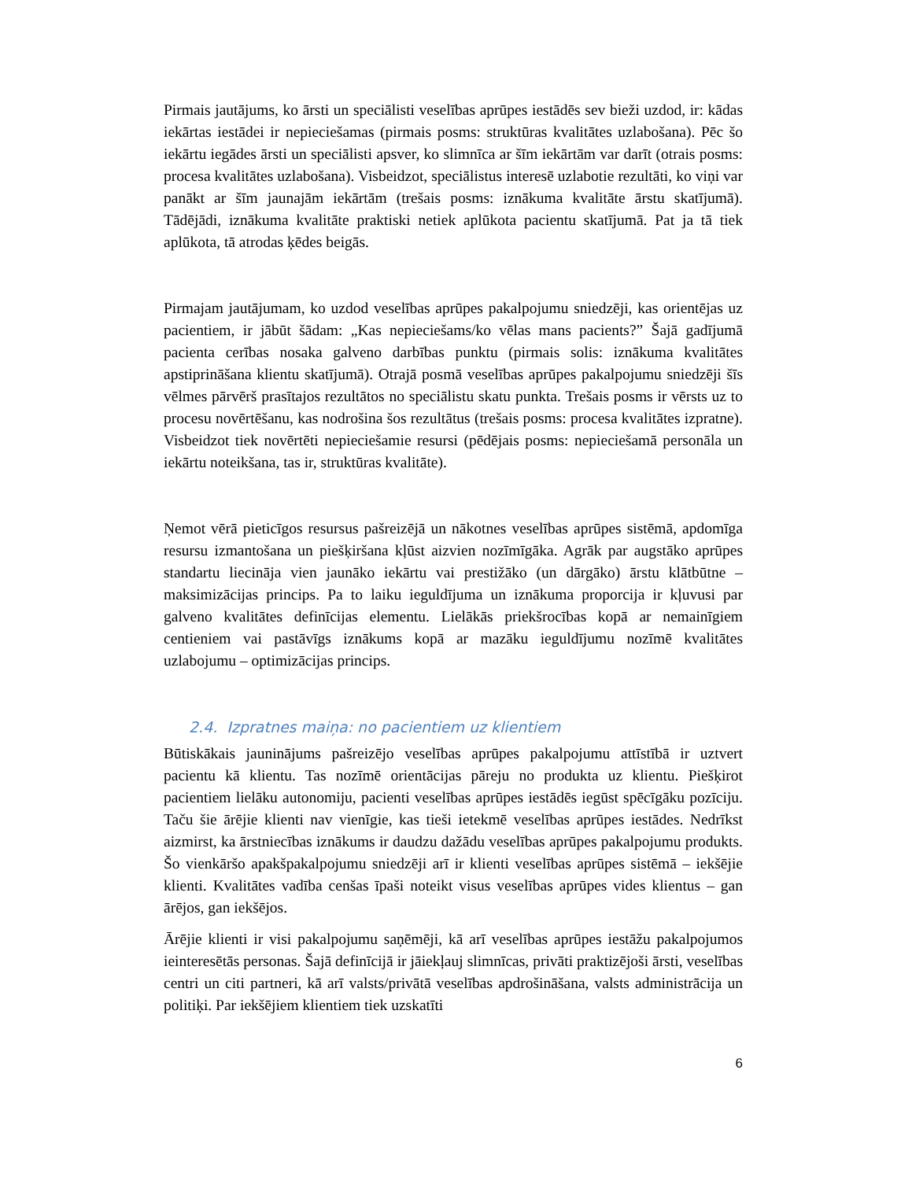Pirmais jautājums, ko ārsti un speciālisti veselības aprūpes iestādēs sev bieži uzdod, ir: kādas iekārtas iestādei ir nepieciešamas (pirmais posms: struktūras kvalitātes uzlabošana). Pēc šo iekārtu iegādes ārsti un speciālisti apsver, ko slimnīca ar šīm iekārtām var darīt (otrais posms: procesa kvalitātes uzlabošana). Visbeidzot, speciālistus interesē uzlabotie rezultāti, ko viņi var panākt ar šīm jaunajām iekārtām (trešais posms: iznākuma kvalitāte ārstu skatījumā). Tādējādi, iznākuma kvalitāte praktiski netiek aplūkota pacientu skatījumā. Pat ja tā tiek aplūkota, tā atrodas ķēdes beigās.
Pirmajam jautājumam, ko uzdod veselības aprūpes pakalpojumu sniedzēji, kas orientējas uz pacientiem, ir jābūt šādam: „Kas nepieciešams/ko vēlas mans pacients?” Šajā gadījumā pacienta cerības nosaka galveno darbības punktu (pirmais solis: iznākuma kvalitātes apstiprināšana klientu skatījumā). Otrajā posmā veselības aprūpes pakalpojumu sniedzēji šīs vēlmes pārvērš prasītajos rezultātos no speciālistu skatu punkta. Trešais posms ir vērsts uz to procesu novērtēšanu, kas nodrošina šos rezultātus (trešais posms: procesa kvalitātes izpratne). Visbeidzot tiek novērtēti nepieciešamie resursi (pēdējais posms: nepieciešamā personāla un iekārtu noteikšana, tas ir, struktūras kvalitāte).
Ņemot vērā pieticīgos resursus pašreizējā un nākotnes veselības aprūpes sistēmā, apdomīga resursu izmantošana un piešķiršana kļūst aizvien nozīmīgāka. Agrāk par augstāko aprūpes standartu liecināja vien jaunāko iekārtu vai prestižāko (un dārgāko) ārstu klātbūtne – maksimizācijas princips. Pa to laiku ieguldījuma un iznākuma proporcija ir kļuvusi par galveno kvalitātes definīcijas elementu. Lielākās priekšrocības kopā ar nemainīgiem centieniem vai pastāvīgs iznākums kopā ar mazāku ieguldījumu nozīmē kvalitātes uzlabojumu – optimizācijas princips.
2.4. Izpratnes maiņa: no pacientiem uz klientiem
Būtiskākais jauninājums pašreizējo veselības aprūpes pakalpojumu attīstībā ir uztvert pacientu kā klientu. Tas nozīmē orientācijas pāreju no produkta uz klientu. Piešķirot pacientiem lielāku autonomiju, pacienti veselības aprūpes iestādēs iegūst spēcīgāku pozīciju. Taču šie ārējie klienti nav vienīgie, kas tieši ietekmē veselības aprūpes iestādes. Nedrīkst aizmirst, ka ārstniecības iznākums ir daudzu dažādu veselības aprūpes pakalpojumu produkts. Šo vienkāršo apakšpakalpojumu sniedzēji arī ir klienti veselības aprūpes sistēmā – iekšējie klienti. Kvalitātes vadība cenšas īpaši noteikt visus veselības aprūpes vides klientus – gan ārējos, gan iekšējos.
Ārējie klienti ir visi pakalpojumu saņēmēji, kā arī veselības aprūpes iestāžu pakalpojumos ieinteresētās personas. Šajā definīcijā ir jāiekļauj slimnīcas, privāti praktizējoši ārsti, veselības centri un citi partneri, kā arī valsts/privātā veselības apdrošināšana, valsts administrācija un politiķi. Par iekšējiem klientiem tiek uzskatīti
6